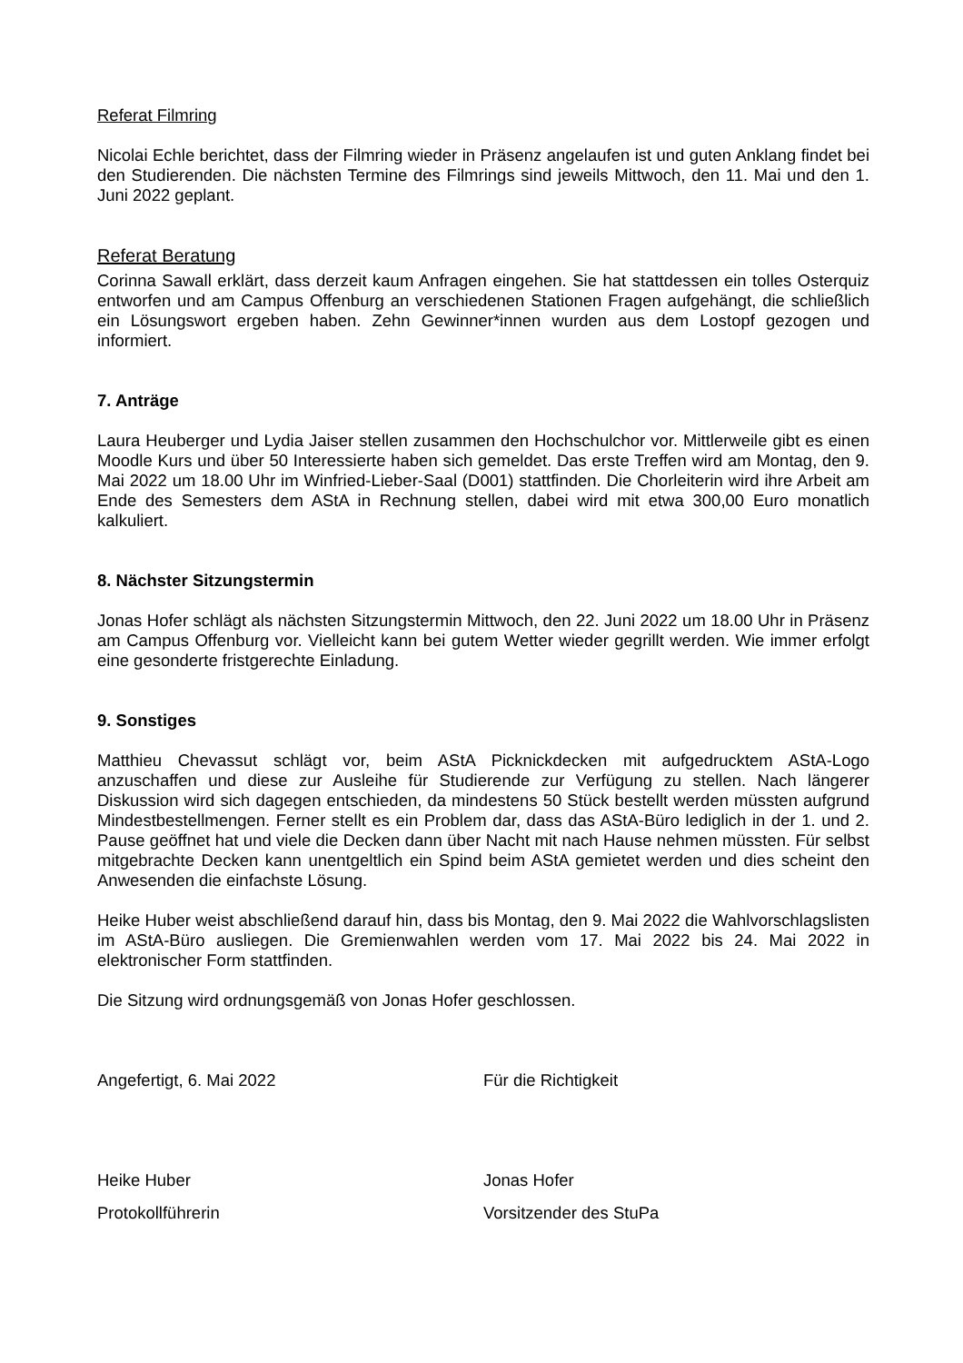Referat Filmring
Nicolai Echle berichtet, dass der Filmring wieder in Präsenz angelaufen ist und guten Anklang findet bei den Studierenden. Die nächsten Termine des Filmrings sind jeweils Mittwoch, den 11. Mai und den 1. Juni 2022 geplant.
Referat Beratung
Corinna Sawall erklärt, dass derzeit kaum Anfragen eingehen. Sie hat stattdessen ein tolles Osterquiz entworfen und am Campus Offenburg an verschiedenen Stationen Fragen aufgehängt, die schließlich ein Lösungswort ergeben haben. Zehn Gewinner*innen wurden aus dem Lostopf gezogen und informiert.
7. Anträge
Laura Heuberger und Lydia Jaiser stellen zusammen den Hochschulchor vor. Mittlerweile gibt es einen Moodle Kurs und über 50 Interessierte haben sich gemeldet. Das erste Treffen wird am Montag, den 9. Mai 2022 um 18.00 Uhr im Winfried-Lieber-Saal (D001) stattfinden. Die Chorleiterin wird ihre Arbeit am Ende des Semesters dem AStA in Rechnung stellen, dabei wird mit etwa 300,00 Euro monatlich kalkuliert.
8. Nächster Sitzungstermin
Jonas Hofer schlägt als nächsten Sitzungstermin Mittwoch, den 22. Juni 2022 um 18.00 Uhr in Präsenz am Campus Offenburg vor. Vielleicht kann bei gutem Wetter wieder gegrillt werden. Wie immer erfolgt eine gesonderte fristgerechte Einladung.
9. Sonstiges
Matthieu Chevassut schlägt vor, beim AStA Picknickdecken mit aufgedrucktem AStA-Logo anzuschaffen und diese zur Ausleihe für Studierende zur Verfügung zu stellen. Nach längerer Diskussion wird sich dagegen entschieden, da mindestens 50 Stück bestellt werden müssten aufgrund Mindestbestellmengen. Ferner stellt es ein Problem dar, dass das AStA-Büro lediglich in der 1. und 2. Pause geöffnet hat und viele die Decken dann über Nacht mit nach Hause nehmen müssten. Für selbst mitgebrachte Decken kann unentgeltlich ein Spind beim AStA gemietet werden und dies scheint den Anwesenden die einfachste Lösung.
Heike Huber weist abschließend darauf hin, dass bis Montag, den 9. Mai 2022 die Wahlvorschlagslisten im AStA-Büro ausliegen. Die Gremienwahlen werden vom 17. Mai 2022 bis 24. Mai 2022 in elektronischer Form stattfinden.
Die Sitzung wird ordnungsgemäß von Jonas Hofer geschlossen.
Angefertigt, 6. Mai 2022 Für die Richtigkeit
Heike Huber Jonas Hofer
Protokollführerin Vorsitzender des StuPa